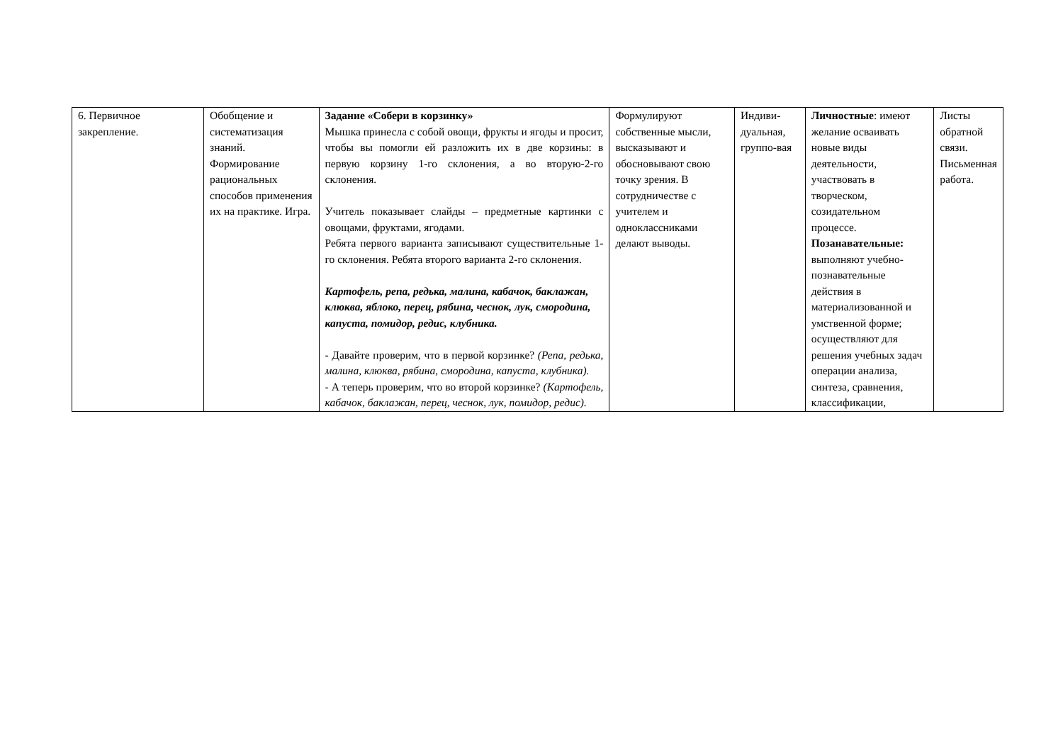| 6. Первичное закрепление. | Обобщение и систематизация знаний. Формирование рациональных способов применения их на практике. Игра. | Задание «Собери в корзинку» Мышка принесла с собой овощи, фрукты и ягоды и просит, чтобы вы помогли ей разложить их в две корзины: в первую корзину 1-го склонения, а во вторую-2-го склонения. Учитель показывает слайды – предметные картинки с овощами, фруктами, ягодами. Ребята первого варианта записывают существительные 1-го склонения. Ребята второго варианта 2-го склонения. Картофель, репа, редька, малина, кабачок, баклажан, клюква, яблоко, перец, рябина, чеснок, лук, смородина, капуста, помидор, редис, клубника. - Давайте проверим, что в первой корзинке? (Репа, редька, малина, клюква, рябина, смородина, капуста, клубника). - А теперь проверим, что во второй корзинке? (Картофель, кабачок, баклажан, перец, чеснок, лук, помидор, редис). | Формулируют собственные мысли, высказывают и обосновывают свою точку зрения. В сотрудничестве с учителем и одноклассниками делают выводы. | Индиви-дуальная, группо-вая | Личностные : имеют желание осваивать новые виды деятельности, участвовать в творческом, созидательном процессе. Позанавательные: выполняют учебно-познавательные действия в материализованной и умственной форме; осуществляют для решения учебных задач операции анализа, синтеза, сравнения, классификации, | Листы обратной связи. Письменная работа. |